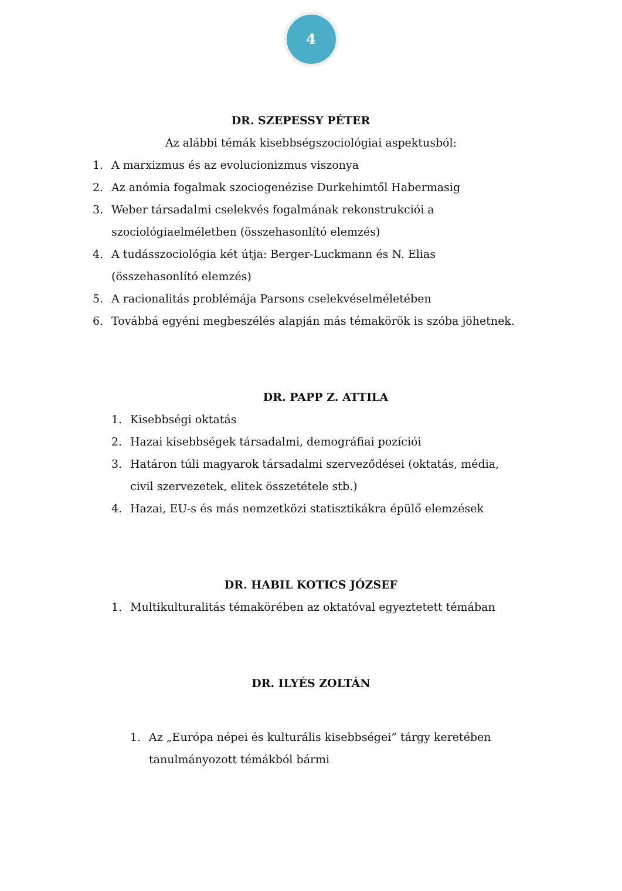4
DR. SZEPESSY PÉTER
Az alábbi témák kisebbségszociológiai aspektusból:
1. A marxizmus és az evolucionizmus viszonya
2. Az anómia fogalmak szociogenézise Durkehimtől Habermasig
3. Weber társadalmi cselekvés fogalmának rekonstrukciói a
szociológiaelméletben (összehasonlító elemzés)
4. A tudásszociológia két útja: Berger-Luckmann és N. Elias
(összehasonlító elemzés)
5. A racionalitás problémája Parsons cselekvéselméletében
6. Továbbá egyéni megbeszélés alapján más témakörök is szóba jöhetnek.
DR. PAPP Z. ATTILA
1. Kisebbségi oktatás
2. Hazai kisebbségek társadalmi, demográfiai pozíciói
3. Határon túli magyarok társadalmi szerveződései (oktatás, média,
civil szervezetek, elitek összetétele stb.)
4. Hazai, EU-s és más nemzetközi statisztikákra épülő elemzések
DR. HABIL KOTICS JÓZSEF
1. Multikulturalitás témakörében az oktatóval egyeztetett témában
DR. ILYÉS ZOLTÁN
1. Az „Európa népei és kulturális kisebbségei” tárgy keretében
tanulmányozott témákból bármi